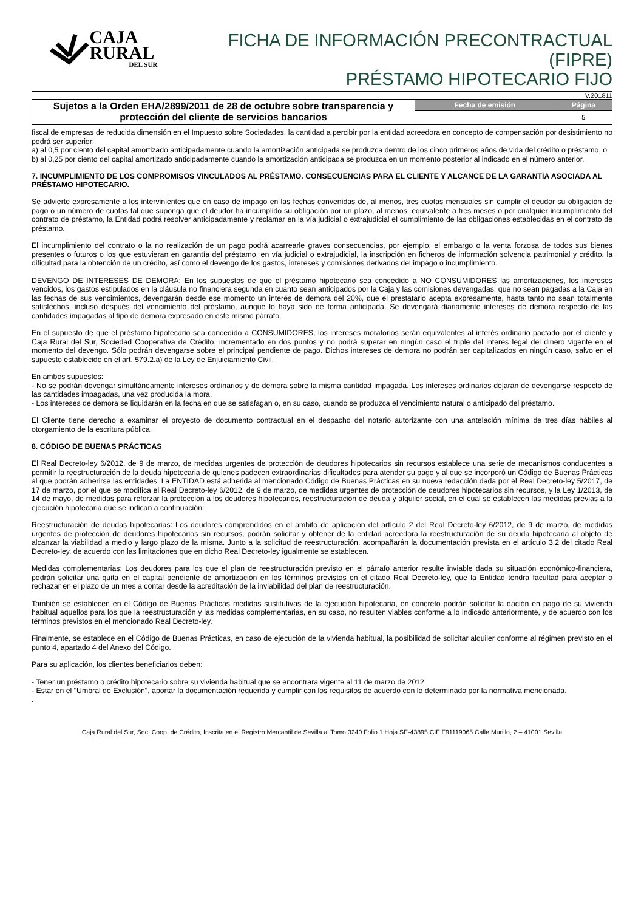CAJA RURAL
DEL SUR
FICHA DE INFORMACIÓN PRECONTRACTUAL (FIPRE)
PRÉSTAMO HIPOTECARIO FIJO
V.201811
| Sujetos a la Orden EHA/2899/2011 de 28 de octubre sobre transparencia y protección del cliente de servicios bancarios | Fecha de emisión | Página |
| | | 5 |
fiscal de empresas de reducida dimensión en el Impuesto sobre Sociedades, la cantidad a percibir por la entidad acreedora en concepto de compensación por desistimiento no podrá ser superior:
a) al 0,5 por ciento del capital amortizado anticipadamente cuando la amortización anticipada se produzca dentro de los cinco primeros años de vida del crédito o préstamo, o
b) al 0,25 por ciento del capital amortizado anticipadamente cuando la amortización anticipada se produzca en un momento posterior al indicado en el número anterior.
7. INCUMPLIMIENTO DE LOS COMPROMISOS VINCULADOS AL PRÉSTAMO. CONSECUENCIAS PARA EL CLIENTE Y ALCANCE DE LA GARANTÍA ASOCIADA AL PRÉSTAMO HIPOTECARIO.
Se advierte expresamente a los intervinientes que en caso de impago en las fechas convenidas de, al menos, tres cuotas mensuales sin cumplir el deudor su obligación de pago o un número de cuotas tal que suponga que el deudor ha incumplido su obligación por un plazo, al menos, equivalente a tres meses o por cualquier incumplimiento del contrato de préstamo, la Entidad podrá resolver anticipadamente y reclamar en la vía judicial o extrajudicial el cumplimiento de las obligaciones establecidas en el contrato de préstamo.
El incumplimiento del contrato o la no realización de un pago podrá acarrearle graves consecuencias, por ejemplo, el embargo o la venta forzosa de todos sus bienes presentes o futuros o los que estuvieran en garantía del préstamo, en vía judicial o extrajudicial, la inscripción en ficheros de información solvencia patrimonial y crédito, la dificultad para la obtención de un crédito, así como el devengo de los gastos, intereses y comisiones derivados del impago o incumplimiento.
DEVENGO DE INTERESES DE DEMORA: En los supuestos de que el préstamo hipotecario sea concedido a NO CONSUMIDORES las amortizaciones, los intereses vencidos, los gastos estipulados en la cláusula no financiera segunda en cuanto sean anticipados por la Caja y las comisiones devengadas, que no sean pagadas a la Caja en las fechas de sus vencimientos, devengarán desde ese momento un interés de demora del 20%, que el prestatario acepta expresamente, hasta tanto no sean totalmente satisfechos, incluso después del vencimiento del préstamo, aunque lo haya sido de forma anticipada. Se devengará diariamente intereses de demora respecto de las cantidades impagadas al tipo de demora expresado en este mismo párrafo.
En el supuesto de que el préstamo hipotecario sea concedido a CONSUMIDORES, los intereses moratorios serán equivalentes al interés ordinario pactado por el cliente y Caja Rural del Sur, Sociedad Cooperativa de Crédito, incrementado en dos puntos y no podrá superar en ningún caso el triple del interés legal del dinero vigente en el momento del devengo. Sólo podrán devengarse sobre el principal pendiente de pago. Dichos intereses de demora no podrán ser capitalizados en ningún caso, salvo en el supuesto establecido en el art. 579.2.a) de la Ley de Enjuiciamiento Civil.
En ambos supuestos:
- No se podrán devengar simultáneamente intereses ordinarios y de demora sobre la misma cantidad impagada. Los intereses ordinarios dejarán de devengarse respecto de las cantidades impagadas, una vez producida la mora.
- Los intereses de demora se liquidarán en la fecha en que se satisfagan o, en su caso, cuando se produzca el vencimiento natural o anticipado del préstamo.
El Cliente tiene derecho a examinar el proyecto de documento contractual en el despacho del notario autorizante con una antelación mínima de tres días hábiles al otorgamiento de la escritura pública.
8. CÓDIGO DE BUENAS PRÁCTICAS
El Real Decreto-ley 6/2012, de 9 de marzo, de medidas urgentes de protección de deudores hipotecarios sin recursos establece una serie de mecanismos conducentes a permitir la reestructuración de la deuda hipotecaria de quienes padecen extraordinarias dificultades para atender su pago y al que se incorporó un Código de Buenas Prácticas al que podrán adherirse las entidades. La ENTIDAD está adherida al mencionado Código de Buenas Prácticas en su nueva redacción dada por el Real Decreto-ley 5/2017, de 17 de marzo, por el que se modifica el Real Decreto-ley 6/2012, de 9 de marzo, de medidas urgentes de protección de deudores hipotecarios sin recursos, y la Ley 1/2013, de 14 de mayo, de medidas para reforzar la protección a los deudores hipotecarios, reestructuración de deuda y alquiler social, en el cual se establecen las medidas previas a la ejecución hipotecaria que se indican a continuación:
Reestructuración de deudas hipotecarias: Los deudores comprendidos en el ámbito de aplicación del artículo 2 del Real Decreto-ley 6/2012, de 9 de marzo, de medidas urgentes de protección de deudores hipotecarios sin recursos, podrán solicitar y obtener de la entidad acreedora la reestructuración de su deuda hipotecaria al objeto de alcanzar la viabilidad a medio y largo plazo de la misma. Junto a la solicitud de reestructuración, acompañarán la documentación prevista en el artículo 3.2 del citado Real Decreto-ley, de acuerdo con las limitaciones que en dicho Real Decreto-ley igualmente se establecen.
Medidas complementarias: Los deudores para los que el plan de reestructuración previsto en el párrafo anterior resulte inviable dada su situación económico-financiera, podrán solicitar una quita en el capital pendiente de amortización en los términos previstos en el citado Real Decreto-ley, que la Entidad tendrá facultad para aceptar o rechazar en el plazo de un mes a contar desde la acreditación de la inviabilidad del plan de reestructuración.
También se establecen en el Código de Buenas Prácticas medidas sustitutivas de la ejecución hipotecaria, en concreto podrán solicitar la dación en pago de su vivienda habitual aquellos para los que la reestructuración y las medidas complementarias, en su caso, no resulten viables conforme a lo indicado anteriormente, y de acuerdo con los términos previstos en el mencionado Real Decreto-ley.
Finalmente, se establece en el Código de Buenas Prácticas, en caso de ejecución de la vivienda habitual, la posibilidad de solicitar alquiler conforme al régimen previsto en el punto 4, apartado 4 del Anexo del Código.
Para su aplicación, los clientes beneficiarios deben:
- Tener un préstamo o crédito hipotecario sobre su vivienda habitual que se encontrara vigente al 11 de marzo de 2012.
- Estar en el "Umbral de Exclusión", aportar la documentación requerida y cumplir con los requisitos de acuerdo con lo determinado por la normativa mencionada.
.
Caja Rural del Sur, Soc. Coop. de Crédito, Inscrita en el Registro Mercantil de Sevilla al Tomo 3240 Folio 1 Hoja SE-43895 CIF F91119065 Calle Murillo, 2 – 41001 Sevilla